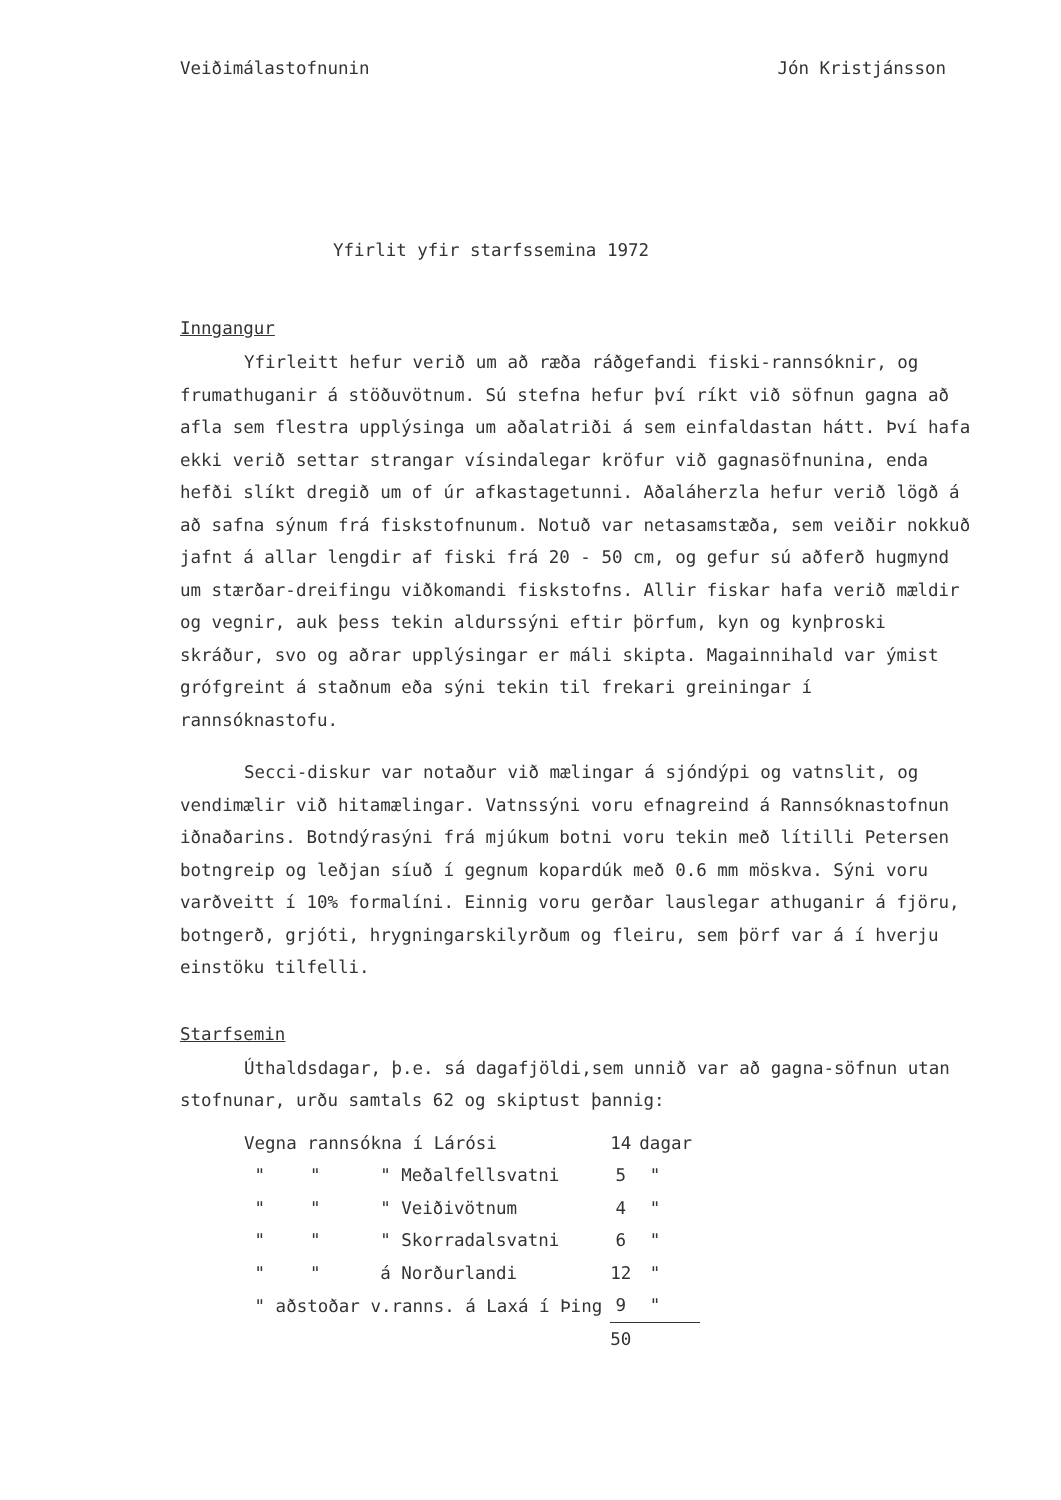Veiðimálastofnunin Jón Kristjánsson
Yfirlit yfir starfssemina 1972
Inngangur
Yfirleitt hefur verið um að ræða ráðgefandi fiski-rannsóknir, og frumathuganir á stöðuvötnum. Sú stefna hefur því ríkt við söfnun gagna að afla sem flestra upplýsinga um aðalatriði á sem einfaldastan hátt. Því hafa ekki verið settar strangar vísindalegar kröfur við gagnasöfnunina, enda hefði slíkt dregið um of úr afkastagetunni. Aðaláherzla hefur verið lögð á að safna sýnum frá fiskstofnunum. Notuð var netasamstæða, sem veiðir nokkuð jafnt á allar lengdir af fiski frá 20 - 50 cm, og gefur sú aðferð hugmynd um stærðar-dreifingu viðkomandi fiskstofns. Allir fiskar hafa verið mældir og vegnir, auk þess tekin aldurssýni eftir þörfum, kyn og kynþroski skráður, svo og aðrar upplýsingar er máli skipta. Magainnihald var ýmist grófgreint á staðnum eða sýni tekin til frekari greiningar í rannsóknastofu.
Secci-diskur var notaður við mælingar á sjóndýpi og vatnslit, og vendimælir við hitamælingar. Vatnssýni voru efnagreind á Rannsóknastofnun iðnaðarins. Botndýrasýni frá mjúkum botni voru tekin með lítilli Petersen botngreip og leðjan síuð í gegnum kopardúk með 0.6 mm möskva. Sýni voru varðveitt í 10% formalíni. Einnig voru gerðar lauslegar athuganir á fjöru, botngerð, grjóti, hrygningarskilyrðum og fleiru, sem þörf var á í hverju einstöku tilfelli.
Starfsemin
Úthaldsdagar, þ.e. sá dagafjöldi,sem unnið var að gagna-söfnun utan stofnunar, urðu samtals 62 og skiptust þannig:
| Vegna rannsókna í Lárósi | | | 14 | dagar |
| " | " | " Meðalfellsvatni | 5 | " |
| " | " | " Veiðivötnum | 4 | " |
| " | " | " Skorradalsvatni | 6 | " |
| " | " | á Norðurlandi | 12 | " |
| " aðstoðar v.ranns. á Laxá í Þing | | | 9 | " |
| | | | 50 | |